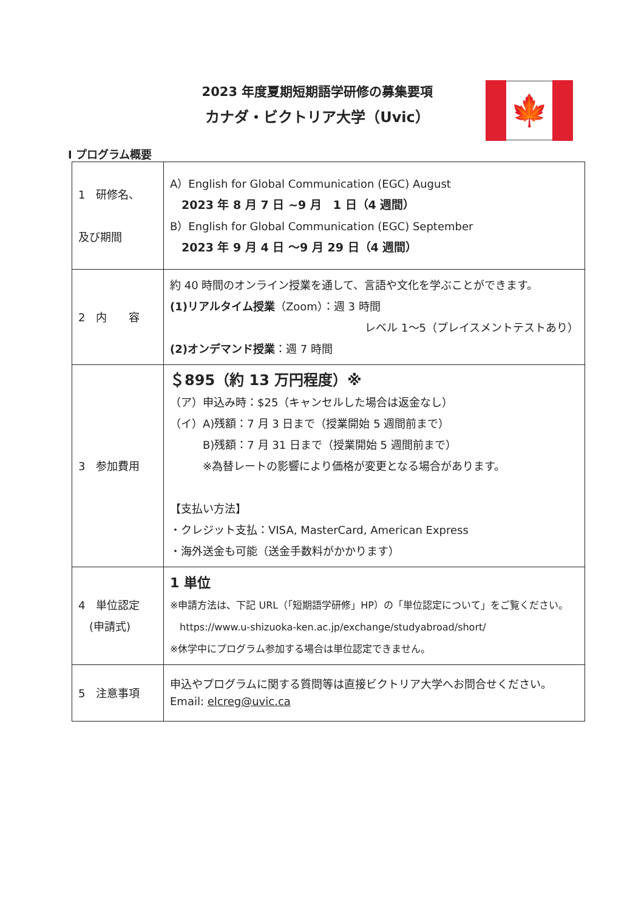2023 年度夏期短期語学研修の募集要項
カナダ・ビクトリア大学（Uvic）
🍁
Ⅰ プログラム概要
| 1 研修名、 及び期間 | A）English for Global Communication (EGC) August 2023 年 8 月 7 日 ~9 月 1 日（4 週間） B）English for Global Communication (EGC) September 2023 年 9 月 4 日 ～9 月 29 日（4 週間） |
| 2 内 容 | 約 40 時間のオンライン授業を通して、言語や文化を学ぶことができます。 (1)リアルタイム授業 （Zoom）：週 3 時間 レベル 1～5（プレイスメントテストあり） (2)オンデマンド授業 ：週 7 時間 |
| 3 参加費用 | ＄895（約 13 万円程度）※ （ア）申込み時：$25（キャンセルした場合は返金なし） （イ）A)残額：7 月 3 日まで（授業開始 5 週間前まで） B)残額：7 月 31 日まで（授業開始 5 週間前まで） ※為替レートの影響により価格が変更となる場合があります。 【支払い方法】 ・クレジット支払：VISA, MasterCard, American Express ・海外送金も可能（送金手数料がかかります） |
| 4 単位認定 (申請式) | 1 単位 ※申請方法は、下記 URL（「短期語学研修」HP）の「単位認定について」をご覧ください。 https://www.u-shizuoka-ken.ac.jp/exchange/studyabroad/short/ ※休学中にプログラム参加する場合は単位認定できません。 |
| 5 注意事項 | 申込やプログラムに関する質問等は直接ビクトリア大学へお問合せください。 Email: elcreg@uvic.ca |